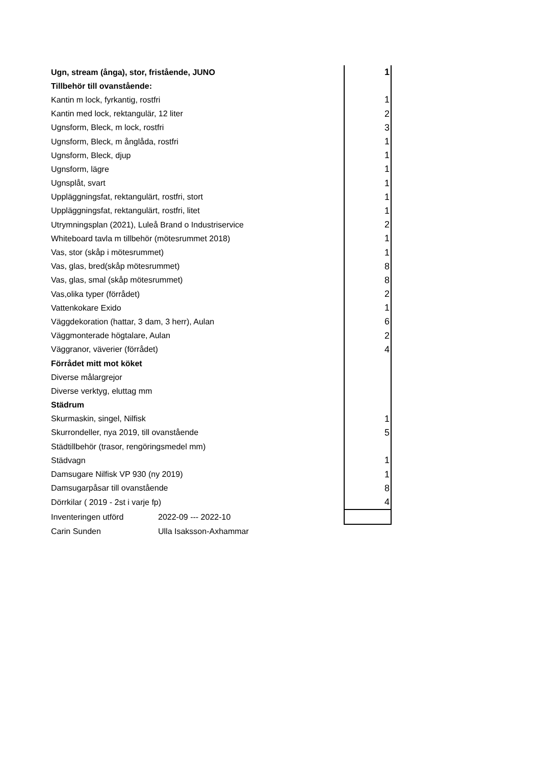| Ugn, stream (ånga), stor, fristående, JUNO | | 1 |
| Tillbehör till ovanstående: | | |
| Kantin m lock, fyrkantig, rostfri | | 1 |
| Kantin med lock, rektangulär, 12 liter | | 2 |
| Ugnsform, Bleck, m lock, rostfri | | 3 |
| Ugnsform, Bleck, m ånglåda, rostfri | | 1 |
| Ugnsform, Bleck, djup | | 1 |
| Ugnsform, lägre | | 1 |
| Ugnsplåt, svart | | 1 |
| Uppläggningsfat, rektangulärt, rostfri, stort | | 1 |
| Uppläggningsfat, rektangulärt, rostfri, litet | | 1 |
| Utrymningsplan (2021), Luleå Brand o Industriservice | | 2 |
| Whiteboard tavla m tillbehör (mötesrummet 2018) | | 1 |
| Vas, stor (skåp i mötesrummet) | | 1 |
| Vas, glas, bred(skåp mötesrummet) | | 8 |
| Vas, glas, smal (skåp mötesrummet) | | 8 |
| Vas,olika typer (förrådet) | | 2 |
| Vattenkokare Exido | | 1 |
| Väggdekoration (hattar, 3 dam, 3 herr), Aulan | | 6 |
| Väggmonterade högtalare, Aulan | | 2 |
| Väggranor, väverier (förrådet) | | 4 |
| Förrådet mitt mot köket | | |
| Diverse målargrejor | | |
| Diverse verktyg, eluttag mm | | |
| Städrum | | |
| Skurmaskin, singel, Nilfisk | | 1 |
| Skurrondeller, nya 2019, till ovanstående | | 5 |
| Städtillbehör (trasor, rengöringsmedel mm) | | |
| Städvagn | | 1 |
| Damsugare Nilfisk VP 930 (ny 2019) | | 1 |
| Damsugarpåsar till ovanstående | | 8 |
| Dörrkilar ( 2019 - 2st i varje fp) | | 4 |
| Inventeringen utförd | 2022-09 --- 2022-10 | |
| Carin Sunden | Ulla Isaksson-Axhammar | |